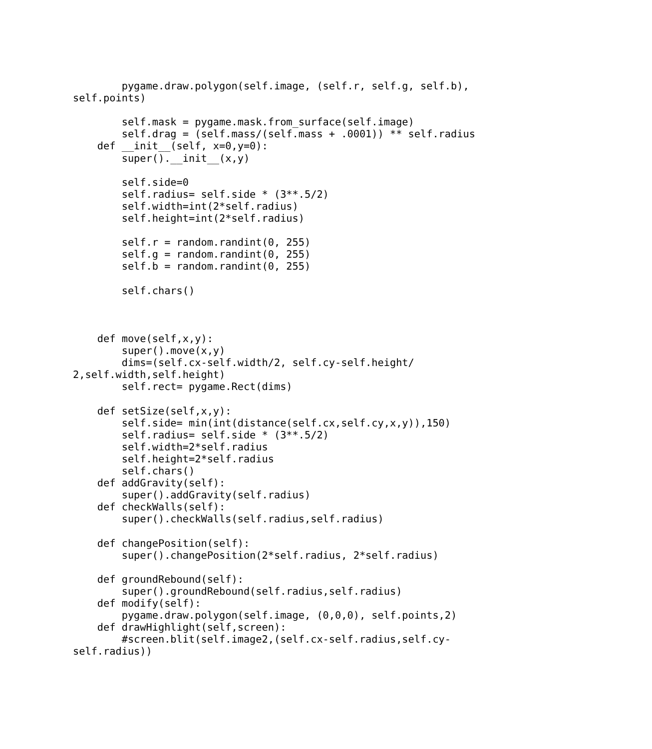pygame.draw.polygon(self.image, (self.r, self.g, self.b),
self.points)

        self.mask = pygame.mask.from_surface(self.image)
        self.drag = (self.mass/(self.mass + .0001)) ** self.radius
    def __init__(self, x=0,y=0):
        super().__init__(x,y)

        self.side=0
        self.radius= self.side * (3**.5/2)
        self.width=int(2*self.radius)
        self.height=int(2*self.radius)

        self.r = random.randint(0, 255)
        self.g = random.randint(0, 255)
        self.b = random.randint(0, 255)

        self.chars()



    def move(self,x,y):
        super().move(x,y)
        dims=(self.cx-self.width/2, self.cy-self.height/
2,self.width,self.height)
        self.rect= pygame.Rect(dims)

    def setSize(self,x,y):
        self.side= min(int(distance(self.cx,self.cy,x,y)),150)
        self.radius= self.side * (3**.5/2)
        self.width=2*self.radius
        self.height=2*self.radius
        self.chars()
    def addGravity(self):
        super().addGravity(self.radius)
    def checkWalls(self):
        super().checkWalls(self.radius,self.radius)

    def changePosition(self):
        super().changePosition(2*self.radius, 2*self.radius)

    def groundRebound(self):
        super().groundRebound(self.radius,self.radius)
    def modify(self):
        pygame.draw.polygon(self.image, (0,0,0), self.points,2)
    def drawHighlight(self,screen):
        #screen.blit(self.image2,(self.cx-self.radius,self.cy-
self.radius))